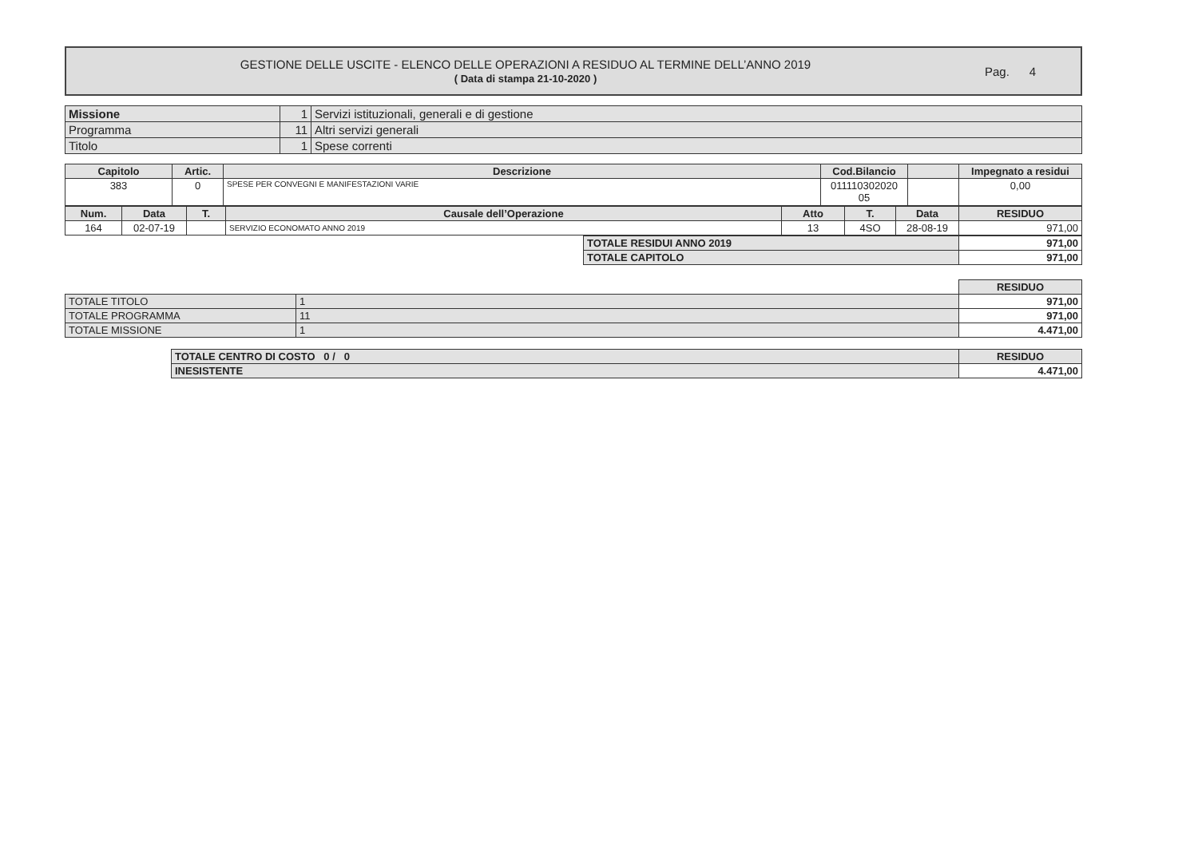GESTIONE DELLE USCITE - ELENCO DELLE OPERAZIONI A RESIDUO AL TERMINE DELL’ANNO 2019
( Data di stampa 21-10-2020 )
Pag. 4
| Missione | 1 | Servizi istituzionali, generali e di gestione |
| Programma | 11 | Altri servizi generali |
| Titolo | 1 | Spese correnti |
| Capitolo | Artic. | Descrizione | Cod.Bilancio | | Impegnato a residui |
| --- | --- | --- | --- | --- | --- |
| 383 | 0 | SPESE PER CONVEGNI E MANIFESTAZIONI VARIE | 011110302020 05 | | 0,00 |
| Num. | Data | T. | Causale dell’Operazione | Atto | T. | Data | RESIDUO |
| --- | --- | --- | --- | --- | --- | --- | --- |
| 164 | 02-07-19 | | SERVIZIO ECONOMATO ANNO 2019 | 13 | 4SO | 28-08-19 | 971,00 |
| TOTALE RESIDUI ANNO 2019 | 971,00 |
| TOTALE CAPITOLO | 971,00 |
| | | RESIDUO |
| TOTALE TITOLO | 1 | 971,00 |
| TOTALE PROGRAMMA | 11 | 971,00 |
| TOTALE MISSIONE | 1 | 4.471,00 |
| TOTALE CENTRO DI COSTO 0 / 0 | RESIDUO |
| INESISTENTE | 4.471,00 |